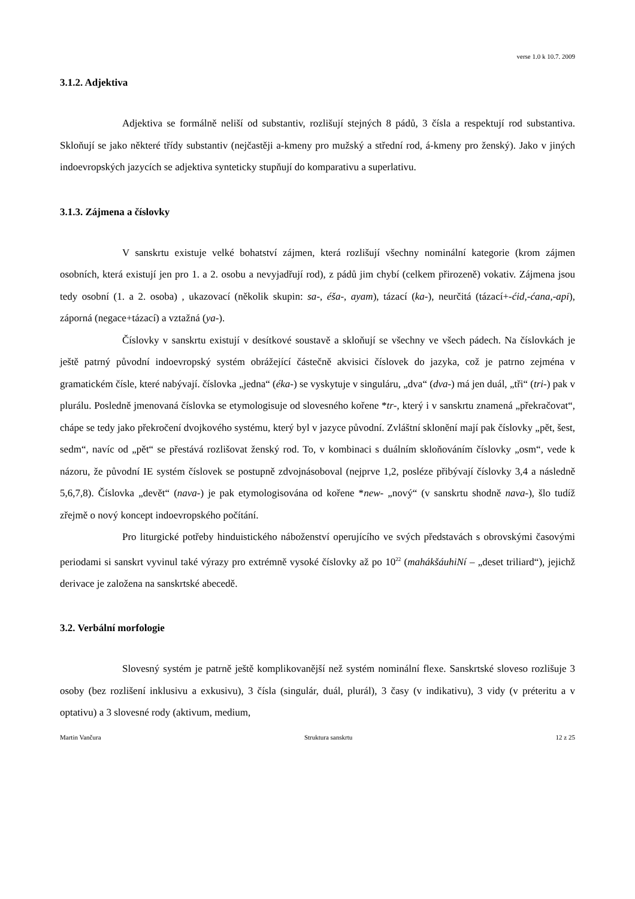verse 1.0 k 10.7. 2009
3.1.2. Adjektiva
Adjektiva se formálně neliší od substantiv, rozlišují stejných 8 pádů, 3 čísla a respektují rod substantiva. Skloňují se jako některé třídy substantiv (nejčastěji a-kmeny pro mužský a střední rod, á-kmeny pro ženský). Jako v jiných indoevropských jazycích se adjektiva synteticky stupňují do komparativu a superlativu.
3.1.3. Zájmena a číslovky
V sanskrtu existuje velké bohatství zájmen, která rozlišují všechny nominální kategorie (krom zájmen osobních, která existují jen pro 1. a 2. osobu a nevyjadřují rod), z pádů jim chybí (celkem přirozeně) vokativ. Zájmena jsou tedy osobní (1. a 2. osoba) , ukazovací (několik skupin: sa-, éša-, ayam), tázací (ka-), neurčitá (tázací+-ćid,-ćana,-api), záporná (negace+tázací) a vztažná (ya-).
Číslovky v sanskrtu existují v desítkové soustavě a skloňují se všechny ve všech pádech. Na číslovkách je ještě patrný původní indoevropský systém obrážející částečně akvisici číslovek do jazyka, což je patrno zejména v gramatickém čísle, které nabývají. číslovka „jedna“ (éka-) se vyskytuje v singuláru, „dva“ (dva-) má jen duál, „tři“ (tri-) pak v plurálu. Posledně jmenovaná číslovka se etymologisuje od slovesného kořene *tr-, který i v sanskrtu znamená „překračovat“, chápe se tedy jako překročení dvojkového systému, který byl v jazyce původní. Zvláštní sklonění mají pak číslovky „pět, šest, sedm“, navíc od „pět“ se přestává rozlišovat ženský rod. To, v kombinaci s duálním skloňováním číslovky „osm“, vede k názoru, že původní IE systém číslovek se postupně zdvojnásoboval (nejprve 1,2, posléze přibývají číslovky 3,4 a následně 5,6,7,8). Číslovka „devět“ (nava-) je pak etymologisována od kořene *new- „nový“ (v sanskrtu shodně nava-), šlo tudíž zřejmě o nový koncept indoevropského počítání.
Pro liturgické potřeby hinduistického náboženství operujícího ve svých představách s obrovskými časovými periodami si sanskrt vyvinul také výrazy pro extrémně vysoké číslovky až po 10<sup>22</sup> (mahákšáuhiNí – „deset triliard“), jejichž derivace je založena na sanskrtské abecedě.
3.2. Verbální morfologie
Slovesný systém je patrně ještě komplikovanější než systém nominální flexe. Sanskrtské sloveso rozlišuje 3 osoby (bez rozlišení inklusivu a exkusivu), 3 čísla (singulár, duál, plurál), 3 časy (v indikativu), 3 vidy (v préteritu a v optativu) a 3 slovesné rody (aktivum, medium,
Martin Vančura Struktura sanskrtu 12 z 25